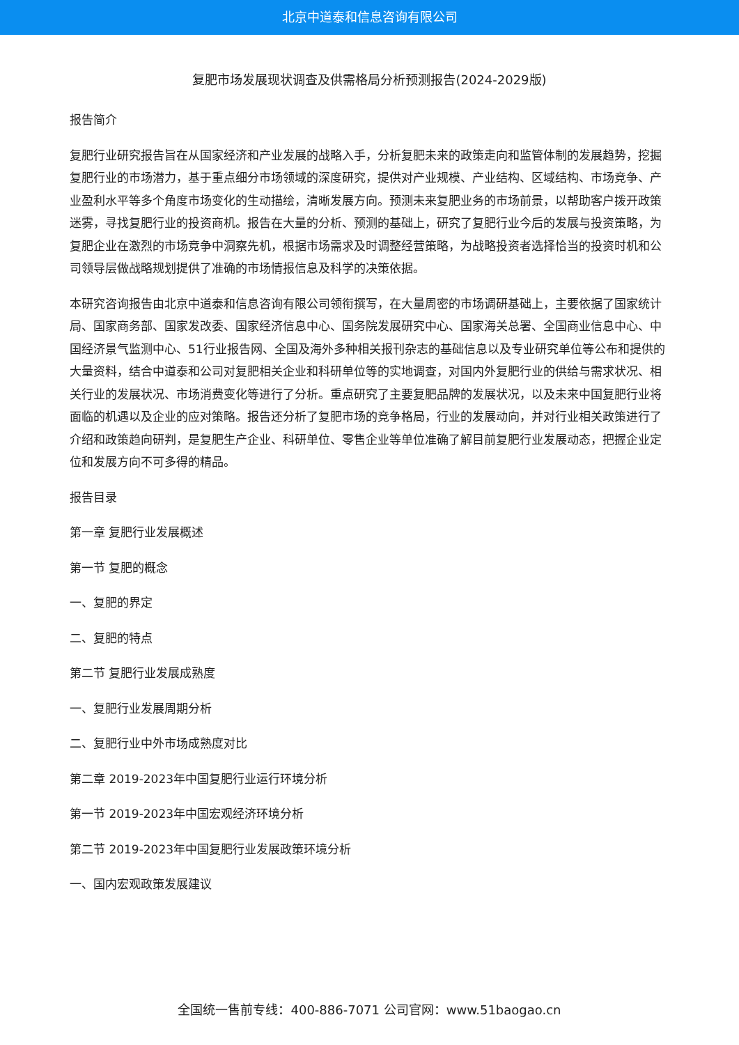北京中道泰和信息咨询有限公司
复肥市场发展现状调查及供需格局分析预测报告(2024-2029版)
报告简介
复肥行业研究报告旨在从国家经济和产业发展的战略入手，分析复肥未来的政策走向和监管体制的发展趋势，挖掘复肥行业的市场潜力，基于重点细分市场领域的深度研究，提供对产业规模、产业结构、区域结构、市场竞争、产业盈利水平等多个角度市场变化的生动描绘，清晰发展方向。预测未来复肥业务的市场前景，以帮助客户拨开政策迷雾，寻找复肥行业的投资商机。报告在大量的分析、预测的基础上，研究了复肥行业今后的发展与投资策略，为复肥企业在激烈的市场竞争中洞察先机，根据市场需求及时调整经营策略，为战略投资者选择恰当的投资时机和公司领导层做战略规划提供了准确的市场情报信息及科学的决策依据。
本研究咨询报告由北京中道泰和信息咨询有限公司领衔撰写，在大量周密的市场调研基础上，主要依据了国家统计局、国家商务部、国家发改委、国家经济信息中心、国务院发展研究中心、国家海关总署、全国商业信息中心、中国经济景气监测中心、51行业报告网、全国及海外多种相关报刊杂志的基础信息以及专业研究单位等公布和提供的大量资料，结合中道泰和公司对复肥相关企业和科研单位等的实地调查，对国内外复肥行业的供给与需求状况、相关行业的发展状况、市场消费变化等进行了分析。重点研究了主要复肥品牌的发展状况，以及未来中国复肥行业将面临的机遇以及企业的应对策略。报告还分析了复肥市场的竞争格局，行业的发展动向，并对行业相关政策进行了介绍和政策趋向研判，是复肥生产企业、科研单位、零售企业等单位准确了解目前复肥行业发展动态，把握企业定位和发展方向不可多得的精品。
报告目录
第一章 复肥行业发展概述
第一节 复肥的概念
一、复肥的界定
二、复肥的特点
第二节 复肥行业发展成熟度
一、复肥行业发展周期分析
二、复肥行业中外市场成熟度对比
第二章 2019-2023年中国复肥行业运行环境分析
第一节 2019-2023年中国宏观经济环境分析
第二节 2019-2023年中国复肥行业发展政策环境分析
一、国内宏观政策发展建议
全国统一售前专线：400-886-7071 公司官网：www.51baogao.cn